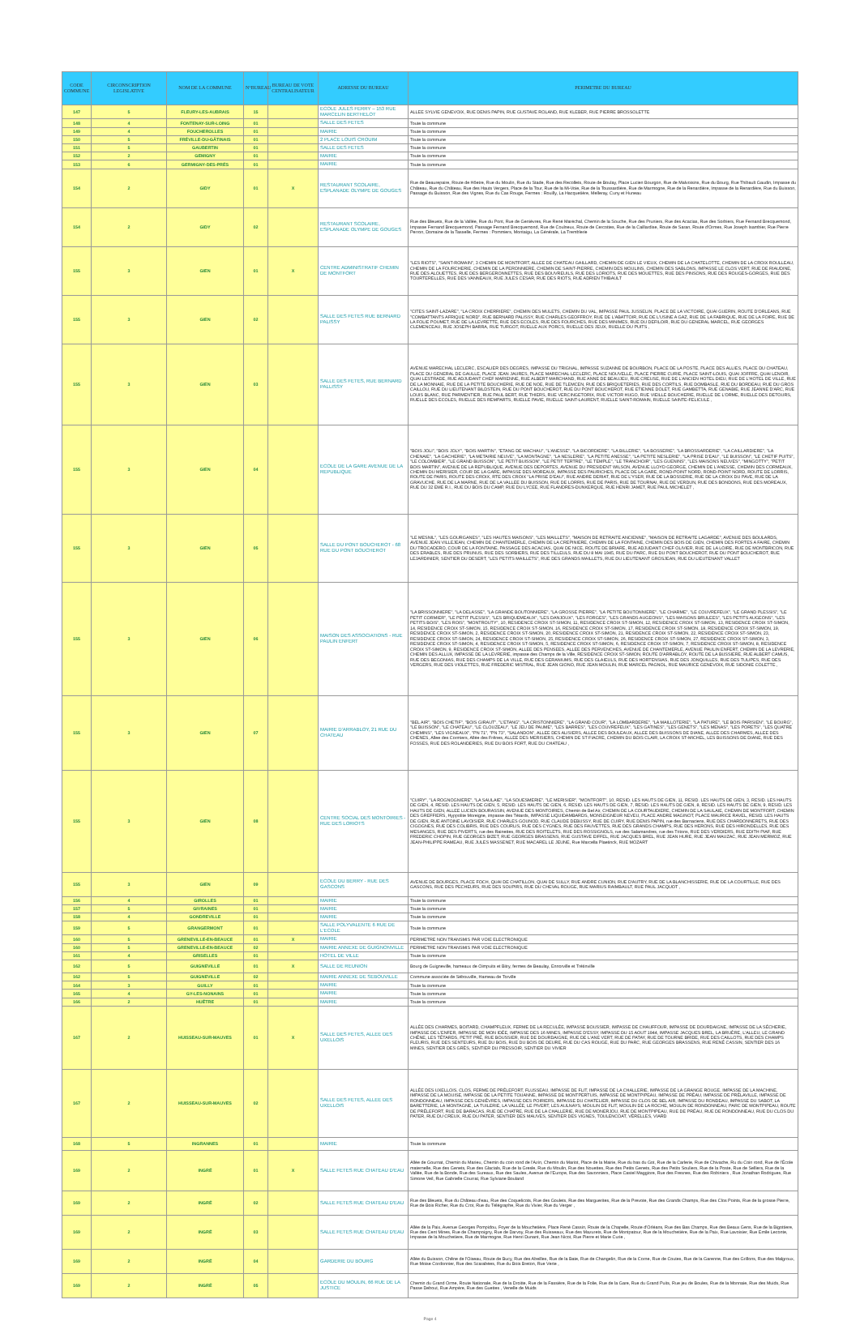| CODE COMMUNE | CIRCONSCRIPTION LEGISLATIVE | NOM DE LA COMMUNE | N°BUREAU | BUREAU DE VOTE CENTRALISATEUR | ADRESSE DU BUREAU | PERIMETRE DU BUREAU |
| --- | --- | --- | --- | --- | --- | --- |
| 147 | 5 | FLEURY-LES-AUBRAIS | 15 | | ECOLE JULES FERRY – 153 RUE MARCELIN BERTHELOT | ALLEE SYLVIE GENEVOIX, RUE DENIS PAPIN, RUE GUSTAVE ROLAND, RUE KLEBER, RUE PIERRE BROSSOLETTE |
| 148 | 4 | FONTENAY-SUR-LOING | 01 | | SALLE DES FETES | Toute la commune |
| 149 | 4 | FOUCHEROLLES | 01 | | MAIRIE | Toute la commune |
| 150 | 5 | FRÉVILLE-DU-GÂTINAIS | 01 | | 2 PLACE LOUIS CROUIM | Toute la commune |
| 151 | 5 | GAUBERTIN | 01 | | SALLE DES FETES | Toute la commune |
| 152 | 2 | GEMIGNY | 01 | | MAIRIE | Toute la commune |
| 153 | 6 | GERMIGNY-DES-PRÉS | 01 | | MAIRIE | Toute la commune |
| 154 | 2 | GIDY | 01 | X | RESTAURANT SCOLAIRE, ESPLANADE OLYMPE DE GOUGES | Rue de Beaurepaire, Route de Hôetre, Rue du Moulin, Rue du Stade, Rue des Recollets, Route de Boulay, Place Lucien Bourgon, Rue de Malvoisins, Rue du Bourg, Rue Thibault Gaudin, Impasse du Château, Rue du Château, Rue des Hauts Vergers, Place de la Tour, Rue de la Mi-Voie, Rue de la Toussardière, Rue de Marmogne, Rue de la Renardière, Impasse de la Renardière, Rue du Buisson, Passage du Buisson, Rue des Vignes, Rue du Cas Rouge, Fermes : Rouilly, La Hacquetière, Melleray, Cuny et Huneau |
| 154 | 2 | GIDY | 02 | | RESTAURANT SCOLAIRE, ESPLANADE OLYMPE DE GOUGES | Rue des Bleuets, Rue de la Vallée, Rue du Pont, Rue de Genièvres, Rue René Maréchal, Chemin de la Souche, Rue des Pruniers, Rue des Acacias, Rue des Sorbiers, Rue Fernand Brecquemond, Impasse Fernand Brecquemond, Passage Fernand Brecquemond, Rue de Coulneux, Route de Cercottes, Rue de la Caillardise, Route de Saran, Route d'Ormes, Rue Joseph Isambier, Rue Pierre Perron, Domaine de la Tasselle, Fermes : Pommiers, Montaigu, La Générale, La Tremblerie |
| 155 | 3 | GIEN | 01 | X | CENTRE ADMINISTRATIF CHEMIN DE MONTFORT | "LES RIOTS", "SAINT-ROMAIN", 3 CHEMIN DE MONTFORT, ALLEE DE CHATEAU GAILLARD, CHEMIN DE GIEN LE VIEUX, CHEMIN DE LA CHATELOTTE, CHEMIN DE LA CROIX ROULLEAU, CHEMIN DE LA FOURCHERIE, CHEMIN DE LA PERONNIERE, CHEMIN DE SAINT-PIERRE, CHEMIN DES MOULINS, CHEMIN DES SABLONS, IMPASSE LE CLOS VERT, RUE DE RIAUDINE, RUE DES ALOUETTES, RUE DES BERGERONNETTES, RUE DES BOUVREUILS, RUE DES LORIOTS, RUE DES MOUETTES, RUE DES PINSONS, RUE DES ROUGES-GORGES, RUE DES TOURTERELLES, RUE DES VANNEAUX, RUE JULES CESAR, RUE DES RIOTS, RUE ADRIEN THIBAULT |
| 155 | 3 | GIEN | 02 | | SALLE DES FETES RUE BERNARD PALISSY | "CITES SAINT-LAZARE", "LA CROIX CHERRIERE", CHEMIN DES MULETS, CHEMIN DU VAL, IMPASSE PAUL JUSSELIN, PLACE DE LA VICTOIRE, QUAI GUERIN, ROUTE D'ORLEANS, RUE "COMBATTANTS AFRIQUE NORD", RUE BERNARD PALISSY, RUE CHARLES GEOFFROY, RUE DE L'ABATTOIR, RUE DE L'USINE A GAZ, RUE DE LA FABRIQUE, RUE DE LA FOIRE, RUE DE LA FOLIE POUMET, RUE DE LA LEVRETTE, RUE DES ECOLES, RUE DES FOURCHES, RUE DES MINIMES, RUE DU DEFILOIR, RUE DU GENERAL MARCEL, RUE GEORGES CLEMENCEAU, RUE JOSEPH BARRA, RUE TURGOT, RUELLE AUX PORCS, RUELLE DES JEUX, RUELLE DU PUITS , |
| 155 | 3 | GIEN | 03 | | SALLE DES FETES, RUE BERNARD PALLISSY | AVENUE MARECHAL LECLERC, ESCALIER DES DEGRES, IMPASSE DU TRIGNAL, IMPASSE SUZANNE DE BOURBON, PLACE DE LA POSTE, PLACE DES ALLIES, PLACE DU CHATEAU, PLACE DU GENERAL DE GAULLE, PLACE JEAN JAURES, PLACE MARECHAL LECLERC, PLACE NOUVELLE, PLACE PIERRE CURIE, PLACE SAINT-LOUIS, QUAI JOFFRE, QUAI LENOIR, QUAI LESTRADE, RUE ADJUDANT CHEF MARIENNE, RUE ALBERT MARCHAND, RUE ANNE DE BEAUJEU, RUE CREUSE, RUE DE L'ANCIEN HOTEL DIEU, RUE DE L'HOTEL DE VILLE, RUE DE LA MONNAIE, RUE DE LA PETITE BOUCHERIE, RUE DE NOE, RUE DE TLEMCEN, RUE DES BRIQUETERIES, RUE DES CORTILS, RUE DOMBASLE, RUE DU BORDEAU, RUE DU GROS CAILLOU, RUE DU LIEUTENANT BILDSTEIN, RUE DU PONT BOUCHEROT, RUE DU PONT BOUCHEROT, RUE ETIENNE DOLET, RUE GAMBETTA, RUE GENABIE, RUE JEANNE D'ARC, RUE LOUIS BLANC, RUE PARMENTIER, RUE PAUL BERT, RUE THIERS, RUE VERCINGETORIX, RUE VICTOR HUGO, RUE VIEILLE BOUCHERIE, RUELLE DE L'ORME, RUELLE DES DETOURS, RUELLE DES ECOLES, RUELLE DES REMPARTS, RUELLE PAVIE, RUELLE SAINT-LAURENT, RUELLE SAINT-ROMAIN, RUELLE SAINTE-FELICULE , |
| 155 | 3 | GIEN | 04 | | ECOLE DE LA GARE AVENUE DE LA REPUBLIQUE | "BOIS JOLI", "BOIS JOLY", "BOIS MARTIN", "ETANG DE MACHAU", "L'ANESSE", "LA BICORDIERE", "LA BILLERIE", "LA BOSSERIE", "LA BROSSARDERIE", "LA CAILLARDIERE", "LA CHENAIE", "LA GACHERIE", "LA METAIRIE NEUVE", "LA MONTAGNE", "LA NESLERIE", "LA PETITE ANESSE", "LA PETITE NESLERIE", "LA PRISE D'EAU", "LE BUISSON", "LE CHETIF PUITS", "LE COLOMBIER", "LE GRAND BUISSON", "LE PETIT BUISSON", "LE PETIT TERTRE", "LE TEMPLE", "LE TRANCHOIR", "LES GUENINS", "LES MAISONS NEUVES", "MINGOTTY", "PETIT BOIS MARTIN", AVENUE DE LA REPUBLIQUE, AVENUE DES DEPORTES, AVENUE DU PRESIDENT WILSON, AVENUE LLOYD GEORGE, CHEMIN DE L'ANESSE, CHEMIN DES CORMEAUX, CHEMIN DU MERISIER, COUR DE LA GARE, IMPASSE DES MOREAUX, IMPASSE DES PAURICHES, PLACE DE LA GARE, ROND-POINT NORD, ROND-POINT NORD, ROUTE DE LORRIS, ROUTE DE PARIS, ROUTE DES CROIX, RTE DES CROIX "LA PRISE D'EAU", RUE ANDRE DERIAT, RUE DE L'YSER, RUE DE LA BOSSERIE, RUE DE LA CROIX DU PAVE, RUE DE LA GRAVUCHE, RUE DE LA MARNE, RUE DE LA VALLEE DU BUISSON, RUE DE LORRIS, RUE DE PARIS, RUE DE TOURNAI, RUE DE VERDUN, RUE DES BONDONS, RUE DES MOREAUX, RUE DU 32 EME R.I., RUE DU BOIS DU CAMP, RUE DU LYCEE, RUE FLANDRES-DUNKERQUE, RUE HENRI JAMET, RUE PAUL MICHELET , |
| 155 | 3 | GIEN | 05 | | SALLE DU PONT BOUCHEROT - 68 RUE DU PONT BOUCHEROT | "LE MESNIL", "LES GOURGANES", "LES HAUTES MAISONS", "LES MAILLETS", "MAISON DE RETRAITE ANCIENNE", "MAISON DE RETRAITE LAGARDE", AVENUE DES BOULARDS, AVENUE JEAN VILLEJEAN, CHEMIN DE CHANTEMERLE, CHEMIN DE LA CREPINIERE, CHEMIN DE LA FONTAINE, CHEMIN DES BOIS DE GIEN, CHEMIN DES FORTES A FAIRE, CHEMIN DU TROCADERO, COUR DE LA FONTAINE, PASSAGE DES ACACIAS, QUAI DE NICE, ROUTE DE BRIARE, RUE ADJUDANT CHEF OLIVIER, RUE DE LA LOIRE, RUE DE MONTBRICON, RUE DES ERABLES, RUE DES PRUNUS, RUE DES SORBIERS, RUE DES TILLEULS, RUE DU 8 MAI 1945, RUE DU PARC, RUE DU PONT BOUCHEROT, RUE DU PONT BOUCHEROT, RUE LEJARDINIER, SENTIER DU DESERT, "LES PETITS MAILLETS", RUE DES GRANDS MAILLETS, RUE DU LIEUTENANT GROSJEAN, RUE DU LIEUTENANT VALLET |
| 155 | 3 | GIEN | 06 | | MAISON DES ASSOCIATIONS - RUE PAULIN ENFERT | "LA BRISSONNIERE", "LA DELASSE", "LA GRANDE BOUTONNIERE", "LA GROSSE PIERRE", "LA PETITE BOUTONNIERE", "LE CHARME", "LE COUVREFEUX", "LE GRAND PLESSIS", "LE PETIT CORMIER", "LE PETIT PLESSIS", "LES BRIQUEMEAUX", "LES DANJOUX", "LES FORGES", "LES GRANDS AUGEONS", "LES MAISONS BRULEES", "LES PETITS AUGEONS", "LES PETITS BOIS", "LES ROIS", "MONTROUTY", 10, RESIDENCE CROIX ST-SIMON, 11, RESIDENCE CROIX ST-SIMON, 12, RESIDENCE CROIX ST-SIMON, 13, RESIDENCE CROIX ST-SIMON, 14, RESIDENCE CROIX ST-SIMON, 15, RESIDENCE CROIX ST-SIMON, 16, RESIDENCE CROIX ST-SIMON, 17, RESIDENCE CROIX ST-SIMON, 18, RESIDENCE CROIX ST-SIMON, 19, RESIDENCE CROIX ST-SIMON, 2, RESIDENCE CROIX ST-SIMON, 20, RESIDENCE CROIX ST-SIMON, 21, RESIDENCE CROIX ST-SIMON, 22, RESIDENCE CROIX ST-SIMON, 23, RESIDENCE CROIX ST-SIMON, 24, RESIDENCE CROIX ST-SIMON, 25, RESIDENCE CROIX ST-SIMON, 26, RESIDENCE CROIX ST-SIMON, 27, RESIDENCE CROIX ST-SIMON, 3, RESIDENCE CROIX ST-SIMON, 4, RESIDENCE CROIX ST-SIMON, 5, RESIDENCE CROIX ST-SIMON, 6, RESIDENCE CROIX ST-SIMON, 7, RESIDENCE CROIX ST-SIMON, 8, RESIDENCE CROIX ST-SIMON, 9, RESIDENCE CROIX ST-SIMON, ALLEE DES PENSEES, ALLEE DES PERVENCHES, AVENUE DE CHANTEMERLE, AVENUE PAULIN ENFERT, CHEMIN DE LA LEVRERIE, CHEMIN DES ALLUX, IMPASSE DE LA LEVRERIE, impasse des Champs de la Ville, RESIDENCE CROIX ST-SIMON, ROUTE D'ARRABLOY, ROUTE DE LA BUSSIERE, RUE ALBERT CAMUS, RUE DES BEGONIAS, RUE DES CHAMPS DE LA VILLE, RUE DES GERANIUMS, RUE DES GLAIEULS, RUE DES HORTENSIAS, RUE DES JONQUILLES, RUE DES TULIPES, RUE DES VERGERS, RUE DES VIOLETTES, RUE FREDERIC MISTRAL, RUE JEAN GIONO, RUE JEAN MOULIN, RUE MARCEL PAGNOL, RUE MAURICE GENEVOIX, RUE SIDONIE COLETTE , |
| 155 | 3 | GIEN | 07 | | MAIRIE D'ARRABLOY, 21 RUE DU CHATEAU | "BEL AIR", "BOIS CHETIF", "BOIS GIRAUT", "L'ETANG", "LA CRISTONNIERE", "LA GRAND COUR", "LA LOMBARDERIE", "LA MAILLOTERIE", "LA PATURE", "LE BOIS PARISIEN", "LE BOURG", "LE BUISSON", "LE CHATEAU", "LE CLOUZEAU", "LE JEU DE PAUME", "LES BARRES", "LES COUVREFEUX", "LES GATINES", "LES GENETS", "LES MENAS", "LES PORETS", "LES QUATRE CHEMINS", "LES VIGNEAUX", "PN 71", "PN 73", "SALANDON", ALLEE DES ALISIERS, ALLEE DES BOULEAUX, ALLEE DES BUISSONS DE DIANE, ALLEE DES CHARMES, ALLEE DES CHENES, Allee des Cormiers, Allée des Frênes, ALLEE DES MERISIERS, CHEMIN DE ST FIACRE, CHEMIN DU BOIS CLAIR, LA CROIX ST-MICHEL, LES BUISSONS DE DIANE, RUE DES FOSSES, RUE DES ROLANDERIES, RUE DU BOIS FORT, RUE DU CHATEAU , |
| 155 | 3 | GIEN | 08 | | CENTRE SOCIAL DES MONTOIRIES - RUE DES LORIOTS | "CUIRY", "LA ROGNOGNIERE", "LA SAULAIE", "LA SOUESMERIE", "LE MERISIER", "MONTFORT", 10, RESID. LES HAUTS DE GIEN, 11, RESID. LES HAUTS DE GIEN, 3, RESID. LES HAUTS DE GIEN, 4, RESID. LES HAUTS DE GIEN, 5, RESID. LES HAUTS DE GIEN, 6, RESID. LES HAUTS DE GIEN, 7, RESID. LES HAUTS DE GIEN, 8, RESID. LES HAUTS DE GIEN, 9, RESID. LES HAUTS DE GIEN, ALLEE LUCIEN BOURASSIN, AVENUE DES MONTOIRIES, Chemin de Bel Air, CHEMIN DE LA COURTAUDIERE, CHEMIN DE LA SAULAIE, CHEMIN DE MONTFORT, CHEMIN DES GREFFIERS, Hyppolite Moreigne, impasse des Tétards, IMPASSE LIQUIDAMBARDS, MONSEIGNEUR NEVEU, PLACE ANDRE MAGINOT, PLACE MAURICE RAVEL, RESID. LES HAUTS DE GIEN, RUE ANTOINE LAVOISIER, RUE CHARLES GOUNOD, RUE CLAUDE DEBUSSY, RUE DE CUIRY, RUE DENIS PAPIN, rue des Barnaciens, RUE DES CHARDONNERETS, RUE DES CIGOGNES, RUE DES COLIBRIS, RUE DES COURLIS, RUE DES CYGNES, RUE DES FAUVETTES, RUE DES GRANDS CHAMPS, RUE DES HERONS, RUE DES HIRONDELLES, RUE DES MESANGES, RUE DES PIVERTS, rue des Rainettes, RUE DES ROITELETS, RUE DES ROSSIGNOLS, rue des Salamandres, rue des Tritons, RUE DES VERDIERS, RUE EDITH PIAF, RUE FREDERIC CHOPIN, RUE GEORGES BIZET, RUE GEORGES BRASSENS, RUE GUSTAVE EIFFEL, RUE JACQUES BREL, RUE JEAN HURE, RUE JEAN MAUZAC, RUE JEAN MERMOZ, RUE JEAN-PHILIPPE RAMEAU, RUE JULES MASSENET, RUE MACAREL LE JEUNE, Rue Marcella Plaetinck, RUE MOZART |
| 155 | 3 | GIEN | 09 | | ECOLE DU BERRY - RUE DES GASCONS | AVENUE DE BOURGES, PLACE FOCH, QUAI DE CHATILLON, QUAI DE SULLY, RUE ANDRE CUNION, RUE D'AUTRY, RUE DE LA BLANCHISSERIE, RUE DE LA COURTILLE, RUE DES GASCONS, RUE DES PECHEURS, RUE DES SOUPIRS, RUE DU CHEVAL ROUGE, RUE MARIUS RAIMBAULT, RUE PAUL JACQUOT , |
| 156 | 4 | GIROLLES | 01 | | MAIRIE | Toute la commune |
| 157 | 5 | GIVRAINES | 01 | | MAIRIE | Toute la commune |
| 158 | 4 | GONDREVILLE | 01 | | MAIRIE | Toute la commune |
| 159 | 5 | GRANGERMONT | 01 | | SALLE POLYVALENTE 6 RUE DE L'ECOLE | Toute la commune |
| 160 | 5 | GRENEVILLE-EN-BEAUCE | 01 | X | MAIRIE | PERIMETRE NON TRANSMIS PAR VOIE ELECTRONIQUE |
| 160 | 5 | GRENEVILLE-EN-BEAUCE | 02 | | MAIRIE ANNEXE DE GUIGNONVILLE | PERIMETRE NON TRANSMIS PAR VOIE ELECTRONIQUE |
| 161 | 4 | GRISELLES | 01 | | HOTEL DE VILLE | Toute la commune |
| 162 | 5 | GUIGNEVILLE | 01 | X | SALLE DE REUNION | Bourg de Guigneville, hameaux de Oimpuits et Bitry, fermes de Beaulay, Ennorville et Trétinville |
| 162 | 5 | GUIGNEVILLE | 02 | | MAIRIE ANNEXE DE SEBOUVILLE | Commune associée de Sébouville, Hameau de Torville |
| 164 | 3 | GUILLY | 01 | | MAIRIE | Toute la commune |
| 165 | 4 | GY-LES-NONAINS | 01 | | MAIRIE | Toute la commune |
| 166 | 2 | HUÊTRE | 01 | | MAIRIE | Toute la commune |
| 167 | 2 | HUISSEAU-SUR-MAUVES | 01 | X | SALLE DES FETES, ALLEE DES UXELLOIS | ALLÉE DES CHARMES, BOITARD, CHAMPFLEUX, FERME DE LA RECULÉE, IMPASSE BOUSSIER, IMPASSE DE CHAUFFOUR, IMPASSE DE DOURDAIGNE, IMPASSE DE LA SÉCHERIE, IMPASSE DE L'ENFER, IMPASSE DE MON IDÉE, IMPASSE DES 16 MINES, IMPASSE D'ESSY, IMPASSE DU 15 AOUT 1944, IMPASSE JACQUES BREL, LA BRUÈRE, L'ALLEU, LE GRAND CHÊNE, LES TÉTARDS, PETIT PRÉ, RUE BOUSSIER, RUE DE DOURDAIGNE, RUE DE L'ANE VERT, RUE DE PATAY, RUE DE TOURNE BRIDE, RUE DES CAILLOTS, RUE DES CHAMPS FLEURIS, RUE DES SENTEURS, RUE DU BOIS, RUE DU BOIS DE DEURE, RUE DU CAS ROUGE, RUE DU PARC, RUE GEORGES BRASSENS, RUE RENÉ CASSIN, SENTIER DES 16 MINES, SENTIER DES GRÈS, SENTIER DU PRESSOIR, SENTIER DU VIVIER |
| 167 | 2 | HUISSEAU-SUR-MAUVES | 02 | | SALLE DES FETES, ALLEE DES UXELLOIS | ALLÉE DES UXELLOIS, CLOS, FERME DE PRÉLEFORT, FLUSSEAU, IMPASSE DE FLIT, IMPASSE DE LA CHALLERIE, IMPASSE DE LA GRANGE ROUGE, IMPASSE DE LA MACHINE, IMPASSE DE LA MOUISE, IMPASSE DE LA PETITE TOUANNE, IMPASSE DE MONTPERTUIS, IMPASSE DE MONTPIPEAU, IMPASSE DE PRÉAU, IMPASSE DE PRÉLAVILLE, IMPASSE DE RONDONNEAU, IMPASSE DES GENIÈVRES, IMPASSE DES POIRIERS, IMPASSE DU CHATELIER, IMPASSE DU CLOS DE BEL AIR, IMPASSE DU RONDEAU, IMPASSE DU SABOT, LA BARETTERIE, LA MONTAGNE, LA TUILERIE, LA VALLÉE, LE PIVERT, LES AULNAYS, MOULIN DE FLIT, MOULIN DE LA ROCHE, MOULIN DE RONDONNEAU, PARC DE MONTPIPEAU, ROUTE DE PRÉLEFORT, RUE DE BARACAS, RUE DE CHATRE, RUE DE LA CHALLERIE, RUE DE MONERJOU, RUE DE MONTPIPEAU, RUE DE PRÉAU, RUE DE RONDONNEAU, RUE DU CLOS DU PATER, RUE DU CREUX, RUE DU PATER, SENTIER DES MAUVES, SENTIER DES VIGNES, TOULENCOAT, VÉRELLES, VIARD |
| 168 | 5 | INGRANNES | 01 | | MAIRIE | Toute la commune |
| 169 | 2 | INGRÉ | 01 | X | SALLE FETES RUE CHATEAU D'EAU | Allée de Gournat, Chemin du Marieu, Chemin du coin rond de l'Azin, Chemin du Mariot, Place de la Mairie, Rue du bas du Got, Rue de la Carlerie, Rue de Chivache, Ru du Coin rond, Rue de l'École maternelle, Rue des Genets, Rue des Glacials, Rue de la Gresle, Rue du Moulin, Rue des Nouettes, Rue des Petits Genets, Rue des Petits Souliers, Rue de la Poste, Rue de Selliers, Rue de la Vallée, Rue de la Bonde, Rue des Sureaux, Rue des Saules, Avenue de l'Europe, Rue des Savonniers, Place Castel Maggiore, Rue des Fresnes, Rue des Robiniers , Rue Jonathan Rodrigues, Rue Simone Veil, Rue Gabrielle Courrat, Rue Sylviane Bouland |
| 169 | 2 | INGRÉ | 02 | | SALLE FETES RUE CHATEAU D'EAU | Rue des Bleuets, Rue du Château d'eau, Rue des Coquelicots, Rue des Goulets, Rue des Marguerites, Rue de la Prevote, Rue des Grands Champs, Rue des Clos Points, Rue de la grosse Pierre, Rue de Bois Richer, Rue du Crot, Rue du Télégraphe, Rue du Vivier, Rue du Verger , |
| 169 | 2 | INGRÉ | 03 | | SALLE FETES RUE CHATEAU D'EAU | Allée de la Paix, Avenue Georges Pompidou, Foyer de la Mouchetière, Place René Cassin, Route de la Chapelle, Route d'Orléans, Rue des Bas Champs, Rue des Beaux Gens, Rue de la Bigottiere, Rue des Cent Mines, Rue de Champoigny, Rue de Darvoy, Rue des Ruisseaux, Rue des Mazurets, Rue de Montpatour, Rue de la Mouchetière, Rue de la Paix, Rue Lavoisier, Rue Emile Leconte, Impasse de la Mouchetiere, Rue de Marmogne, Rue Henri Dunant, Rue Jean Nicot, Rue Pierre et Marie Curie , |
| 169 | 2 | INGRÉ | 04 | | GARDERIE DU BOURG | Allée du Buisson, Chêne de l'Oiseau, Route de Bucy, Rue des Abeilles, Rue de la Bate, Rue de Changelin, Rue de la Corne, Rue de Coutes, Rue de la Garenne, Rue des Grillons, Rue des Malgroux, Rue Moise Cordonnier, Rue des Scarabées, Rue du Bois Breton, Rue Verte , |
| 169 | 2 | INGRÉ | 05 | | ECOLE DU MOULIN, 66 RUE DE LA JUSTICE | Chemin du Grand Orme, Route Nationale, Rue de la Droitte, Rue de la Fassière, Rue de la Folie, Rue de la Gare, Rue du Grand Puits, Rue jeu de Boules, Rue de la Monnaie, Rue des Muids, Rue Passe Debout, Rue Ampère, Rue des Guettes , Venelle de Muids |
Page 4